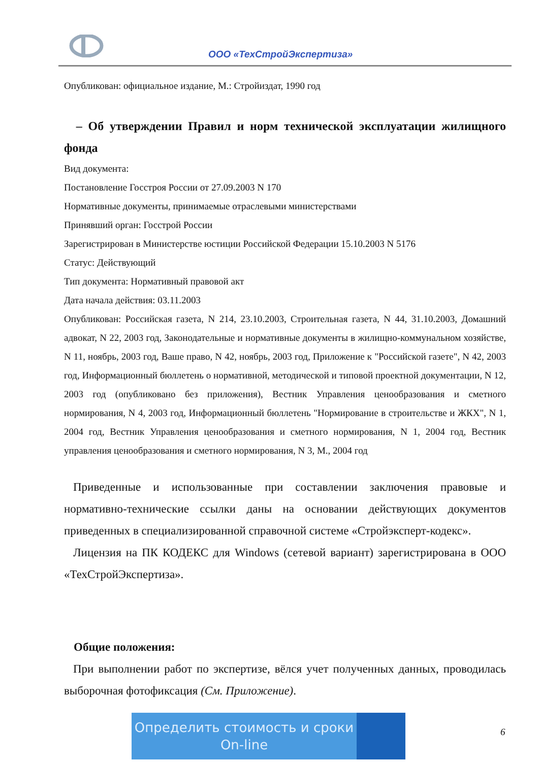ООО «ТехСтройЭкспертиза»
Опубликован: официальное издание, М.: Стройиздат, 1990 год
– Об утверждении Правил и норм технической эксплуатации жилищного фонда
Вид документа:
Постановление Госстроя России от 27.09.2003 N 170
Нормативные документы, принимаемые отраслевыми министерствами
Принявший орган: Госстрой России
Зарегистрирован в Министерстве юстиции Российской Федерации 15.10.2003 N 5176
Статус: Действующий
Тип документа: Нормативный правовой акт
Дата начала действия: 03.11.2003
Опубликован: Российская газета, N 214, 23.10.2003, Строительная газета, N 44, 31.10.2003, Домашний адвокат, N 22, 2003 год, Законодательные и нормативные документы в жилищно-коммунальном хозяйстве, N 11, ноябрь, 2003 год, Ваше право, N 42, ноябрь, 2003 год, Приложение к "Российской газете", N 42, 2003 год, Информационный бюллетень о нормативной, методической и типовой проектной документации, N 12, 2003 год (опубликовано без приложения), Вестник Управления ценообразования и сметного нормирования, N 4, 2003 год, Информационный бюллетень "Нормирование в строительстве и ЖКХ", N 1, 2004 год, Вестник Управления ценообразования и сметного нормирования, N 1, 2004 год, Вестник управления ценообразования и сметного нормирования, N 3, М., 2004 год
Приведенные и использованные при составлении заключения правовые и нормативно-технические ссылки даны на основании действующих документов приведенных в специализированной справочной системе «Стройэксперт-кодекс».
Лицензия на ПК КОДЕКС для Windows (сетевой вариант) зарегистрирована в ООО «ТехСтройЭкспертиза».
Общие положения:
При выполнении работ по экспертизе, вёлся учет полученных данных, проводилась выборочная фотофиксация (См. Приложение).
Определить стоимость и сроки On-line
6